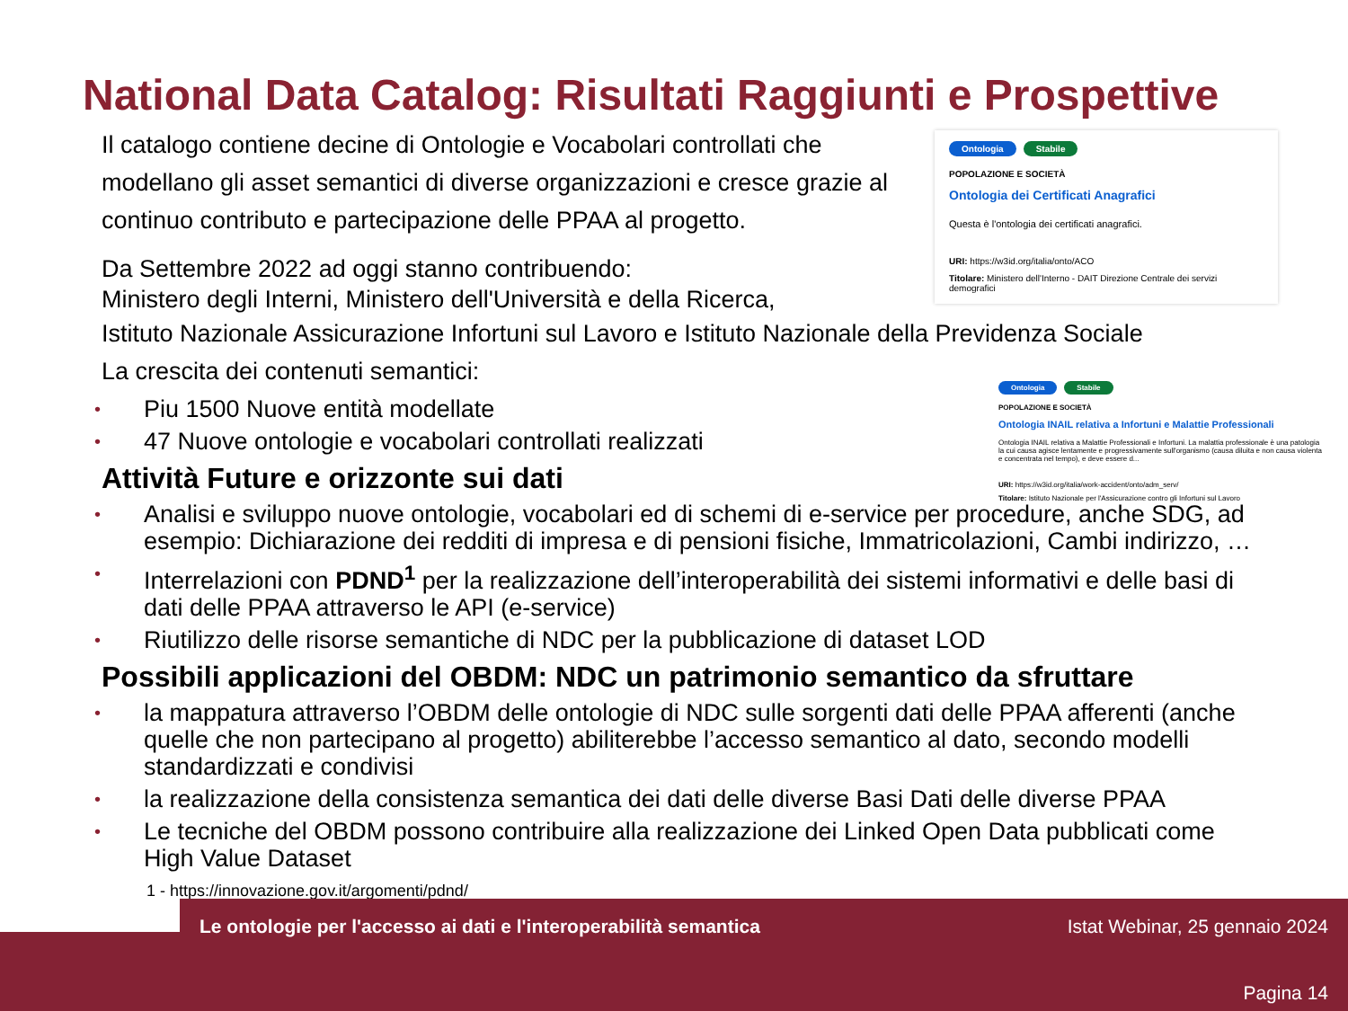National Data Catalog: Risultati Raggiunti e Prospettive
Ontologia Stabile
POPOLAZIONE E SOCIETÀ
Ontologia dei Certificati Anagrafici
Questa è l'ontologia dei certificati anagrafici.
URI: https://w3id.org/italia/onto/ACO
Titolare: Ministero dell'Interno - DAIT Direzione Centrale dei servizi demografici
Ontologia Stabile
POPOLAZIONE E SOCIETÀ
Ontologia INAIL relativa a Infortuni e Malattie Professionali
Ontologia INAIL relativa a Malattie Professionali e Infortuni. La malattia professionale è una patologia la cui causa agisce lentamente e progressivamente sull'organismo (causa diluita e non causa violenta e concentrata nel tempo), e deve essere d...
URI: https://w3id.org/italia/work-accident/onto/adm_serv/
Titolare: Istituto Nazionale per l'Assicurazione contro gli Infortuni sul Lavoro
Il catalogo contiene decine di Ontologie e Vocabolari controllati che modellano gli asset semantici di diverse organizzazioni e cresce grazie al continuo contributo e partecipazione delle PPAA al progetto.
Da Settembre 2022 ad oggi stanno contribuendo:
Ministero degli Interni, Ministero dell'Università e della Ricerca,
Istituto Nazionale Assicurazione Infortuni sul Lavoro e Istituto Nazionale della Previdenza Sociale
La crescita dei contenuti semantici:
• Piu 1500 Nuove entità modellate
• 47 Nuove ontologie e vocabolari controllati realizzati
Attività Future e orizzonte sui dati
• Analisi e sviluppo nuove ontologie, vocabolari ed di schemi di e-service per procedure, anche SDG, ad esempio: Dichiarazione dei redditi di impresa e di pensioni fisiche, Immatricolazioni, Cambi indirizzo, …
• Interrelazioni con PDND<sup>1</sup> per la realizzazione dell’interoperabilità dei sistemi informativi e delle basi di dati delle PPAA attraverso le API (e-service)
• Riutilizzo delle risorse semantiche di NDC per la pubblicazione di dataset LOD
Possibili applicazioni del OBDM: NDC un patrimonio semantico da sfruttare
• la mappatura attraverso l’OBDM delle ontologie di NDC sulle sorgenti dati delle PPAA afferenti (anche quelle che non partecipano al progetto) abiliterebbe l’accesso semantico al dato, secondo modelli standardizzati e condivisi
• la realizzazione della consistenza semantica dei dati delle diverse Basi Dati delle diverse PPAA
• Le tecniche del OBDM possono contribuire alla realizzazione dei Linked Open Data pubblicati come High Value Dataset
1 - https://innovazione.gov.it/argomenti/pdnd/
Le ontologie per l'accesso ai dati e l'interoperabilità semantica
Istat Webinar, 25 gennaio 2024
Pagina 14